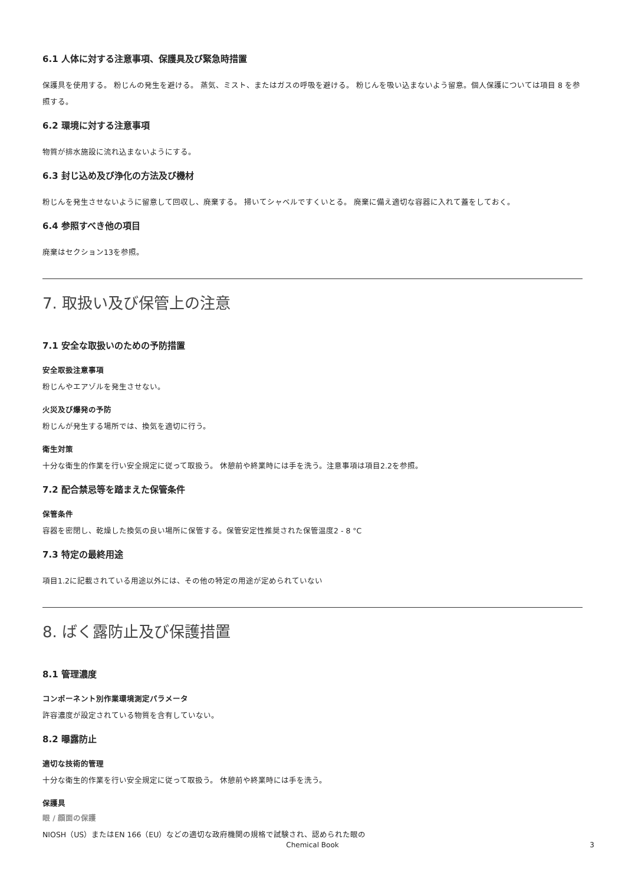6.1 人体に対する注意事項、保護具及び緊急時措置
保護具を使用する。 粉じんの発生を避ける。 蒸気、ミスト、またはガスの呼吸を避ける。 粉じんを吸い込まないよう留意。個人保護については項目 8 を参照する。
6.2 環境に対する注意事項
物質が排水施設に流れ込まないようにする。
6.3 封じ込め及び浄化の方法及び機材
粉じんを発生させないように留意して回収し、廃棄する。 掃いてシャベルですくいとる。 廃棄に備え適切な容器に入れて蓋をしておく。
6.4 参照すべき他の項目
廃棄はセクション13を参照。
7. 取扱い及び保管上の注意
7.1 安全な取扱いのための予防措置
安全取扱注意事項
粉じんやエアゾルを発生させない。
火災及び爆発の予防
粉じんが発生する場所では、換気を適切に行う。
衛生対策
十分な衛生的作業を行い安全規定に従って取扱う。 休憩前や終業時には手を洗う。注意事項は項目2.2を参照。
7.2 配合禁忌等を踏まえた保管条件
保管条件
容器を密閉し、乾燥した換気の良い場所に保管する。保管安定性推奨された保管温度2 - 8 °C
7.3 特定の最終用途
項目1.2に記載されている用途以外には、その他の特定の用途が定められていない
8. ばく露防止及び保護措置
8.1 管理濃度
コンポーネント別作業環境測定パラメータ
許容濃度が設定されている物質を含有していない。
8.2 曝露防止
適切な技術的管理
十分な衛生的作業を行い安全規定に従って取扱う。 休憩前や終業時には手を洗う。
保護具
眼 / 顔面の保護
NIOSH（US）またはEN 166（EU）などの適切な政府機関の規格で試験され、認められた眼の
Chemical Book
3